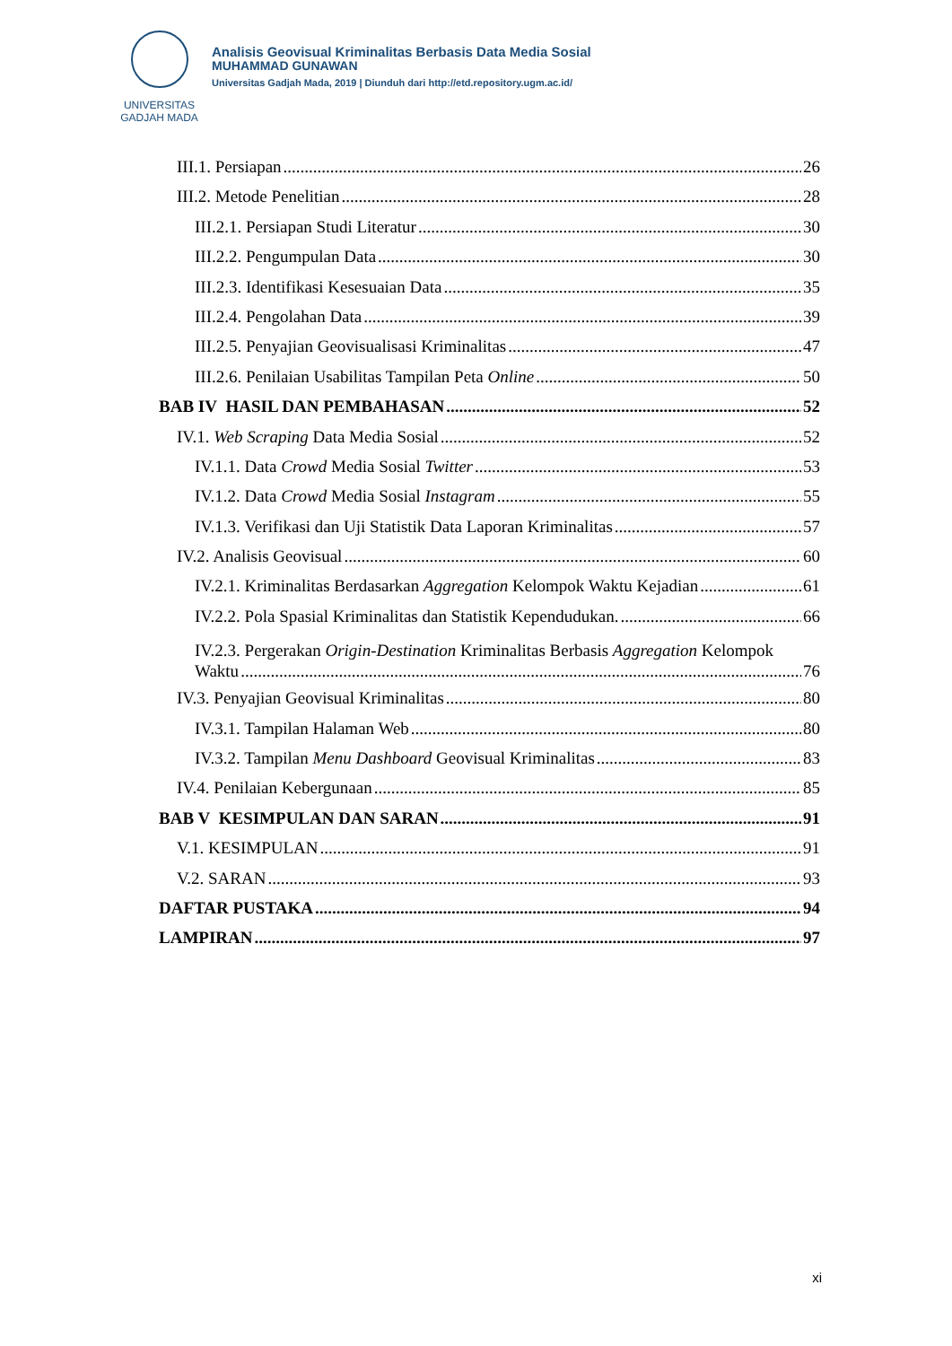UNIVERSITAS
GADJAH MADA
Analisis Geovisual Kriminalitas Berbasis Data Media Sosial
MUHAMMAD GUNAWAN
Universitas Gadjah Mada, 2019 | Diunduh dari http://etd.repository.ugm.ac.id/
III.1. Persiapan 26
III.2. Metode Penelitian 28
III.2.1. Persiapan Studi Literatur 30
III.2.2. Pengumpulan Data 30
III.2.3. Identifikasi Kesesuaian Data 35
III.2.4. Pengolahan Data 39
III.2.5. Penyajian Geovisualisasi Kriminalitas 47
III.2.6. Penilaian Usabilitas Tampilan Peta Online 50
BAB IV HASIL DAN PEMBAHASAN 52
IV.1. Web Scraping Data Media Sosial 52
IV.1.1. Data Crowd Media Sosial Twitter 53
IV.1.2. Data Crowd Media Sosial Instagram 55
IV.1.3. Verifikasi dan Uji Statistik Data Laporan Kriminalitas 57
IV.2. Analisis Geovisual 60
IV.2.1. Kriminalitas Berdasarkan Aggregation Kelompok Waktu Kejadian 61
IV.2.2. Pola Spasial Kriminalitas dan Statistik Kependudukan. 66
IV.2.3. Pergerakan Origin-Destination Kriminalitas Berbasis Aggregation Kelompok
Waktu 76
IV.3. Penyajian Geovisual Kriminalitas 80
IV.3.1. Tampilan Halaman Web 80
IV.3.2. Tampilan Menu Dashboard Geovisual Kriminalitas 83
IV.4. Penilaian Kebergunaan 85
BAB V KESIMPULAN DAN SARAN 91
V.1. KESIMPULAN 91
V.2. SARAN 93
DAFTAR PUSTAKA 94
LAMPIRAN 97
xi